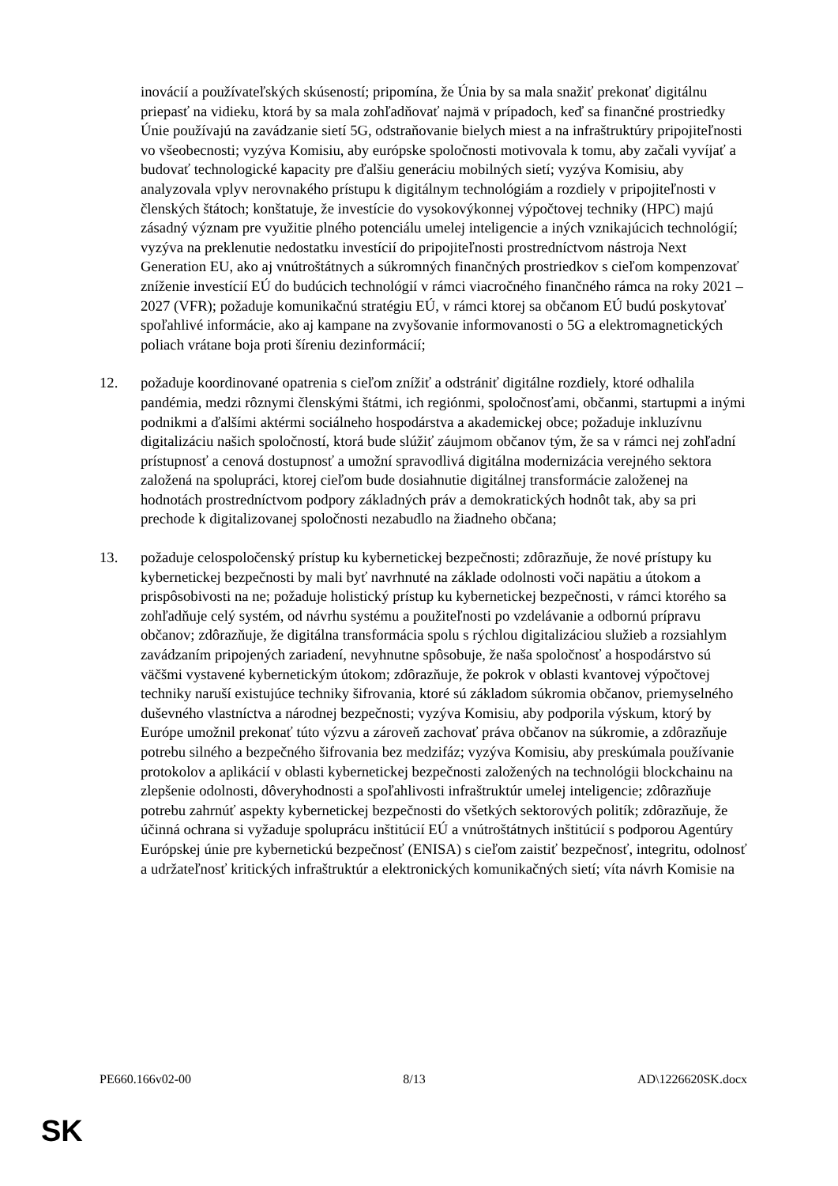inovácií a používateľských skúseností; pripomína, že Únia by sa mala snažiť prekonať digitálnu priepasť na vidieku, ktorá by sa mala zohľadňovať najmä v prípadoch, keď sa finančné prostriedky Únie používajú na zavádzanie sietí 5G, odstraňovanie bielych miest a na infraštruktúry pripojiteľnosti vo všeobecnosti; vyzýva Komisiu, aby európske spoločnosti motivovala k tomu, aby začali vyvíjať a budovať technologické kapacity pre ďalšiu generáciu mobilných sietí; vyzýva Komisiu, aby analyzovala vplyv nerovnakého prístupu k digitálnym technológiám a rozdiely v pripojiteľnosti v členských štátoch; konštatuje, že investície do vysokovýkonnej výpočtovej techniky (HPC) majú zásadný význam pre využitie plného potenciálu umelej inteligencie a iných vznikajúcich technológií; vyzýva na preklenutie nedostatku investícií do pripojiteľnosti prostredníctvom nástroja Next Generation EU, ako aj vnútroštátnych a súkromných finančných prostriedkov s cieľom kompenzovať zníženie investícií EÚ do budúcich technológií v rámci viacročného finančného rámca na roky 2021 – 2027 (VFR); požaduje komunikačnú stratégiu EÚ, v rámci ktorej sa občanom EÚ budú poskytovať spoľahlivé informácie, ako aj kampane na zvyšovanie informovanosti o 5G a elektromagnetických poliach vrátane boja proti šíreniu dezinformácií;
12. požaduje koordinované opatrenia s cieľom znížiť a odstrániť digitálne rozdiely, ktoré odhalila pandémia, medzi rôznymi členskými štátmi, ich regiónmi, spoločnosťami, občanmi, startupmi a inými podnikmi a ďalšími aktérmi sociálneho hospodárstva a akademickej obce; požaduje inkluzívnu digitalizáciu našich spoločností, ktorá bude slúžiť záujmom občanov tým, že sa v rámci nej zohľadní prístupnosť a cenová dostupnosť a umožní spravodlivá digitálna modernizácia verejného sektora založená na spolupráci, ktorej cieľom bude dosiahnutie digitálnej transformácie založenej na hodnotách prostredníctvom podpory základných práv a demokratických hodnôt tak, aby sa pri prechode k digitalizovanej spoločnosti nezabudlo na žiadneho občana;
13. požaduje celospoločenský prístup ku kybernetickej bezpečnosti; zdôrazňuje, že nové prístupy ku kybernetickej bezpečnosti by mali byť navrhnuté na základe odolnosti voči napätiu a útokom a prispôsobivosti na ne; požaduje holistický prístup ku kybernetickej bezpečnosti, v rámci ktorého sa zohľadňuje celý systém, od návrhu systému a použiteľnosti po vzdelávanie a odbornú prípravu občanov; zdôrazňuje, že digitálna transformácia spolu s rýchlou digitalizáciou služieb a rozsiahlym zavádzaním pripojených zariadení, nevyhnutne spôsobuje, že naša spoločnosť a hospodárstvo sú väčšmi vystavené kybernetickým útokom; zdôrazňuje, že pokrok v oblasti kvantovej výpočtovej techniky naruší existujúce techniky šifrovania, ktoré sú základom súkromia občanov, priemyselného duševného vlastníctva a národnej bezpečnosti; vyzýva Komisiu, aby podporila výskum, ktorý by Európe umožnil prekonať túto výzvu a zároveň zachovať práva občanov na súkromie, a zdôrazňuje potrebu silného a bezpečného šifrovania bez medzifáz; vyzýva Komisiu, aby preskúmala používanie protokolov a aplikácií v oblasti kybernetickej bezpečnosti založených na technológii blockchainu na zlepšenie odolnosti, dôveryhodnosti a spoľahlivosti infraštruktúr umelej inteligencie; zdôrazňuje potrebu zahrnúť aspekty kybernetickej bezpečnosti do všetkých sektorových politík; zdôrazňuje, že účinná ochrana si vyžaduje spoluprácu inštitúcií EÚ a vnútroštátnych inštitúcií s podporou Agentúry Európskej únie pre kybernetickú bezpečnosť (ENISA) s cieľom zaistiť bezpečnosť, integritu, odolnosť a udržateľnosť kritických infraštruktúr a elektronických komunikačných sietí; víta návrh Komisie na
PE660.166v02-00 8/13 AD\1226620SK.docx
SK